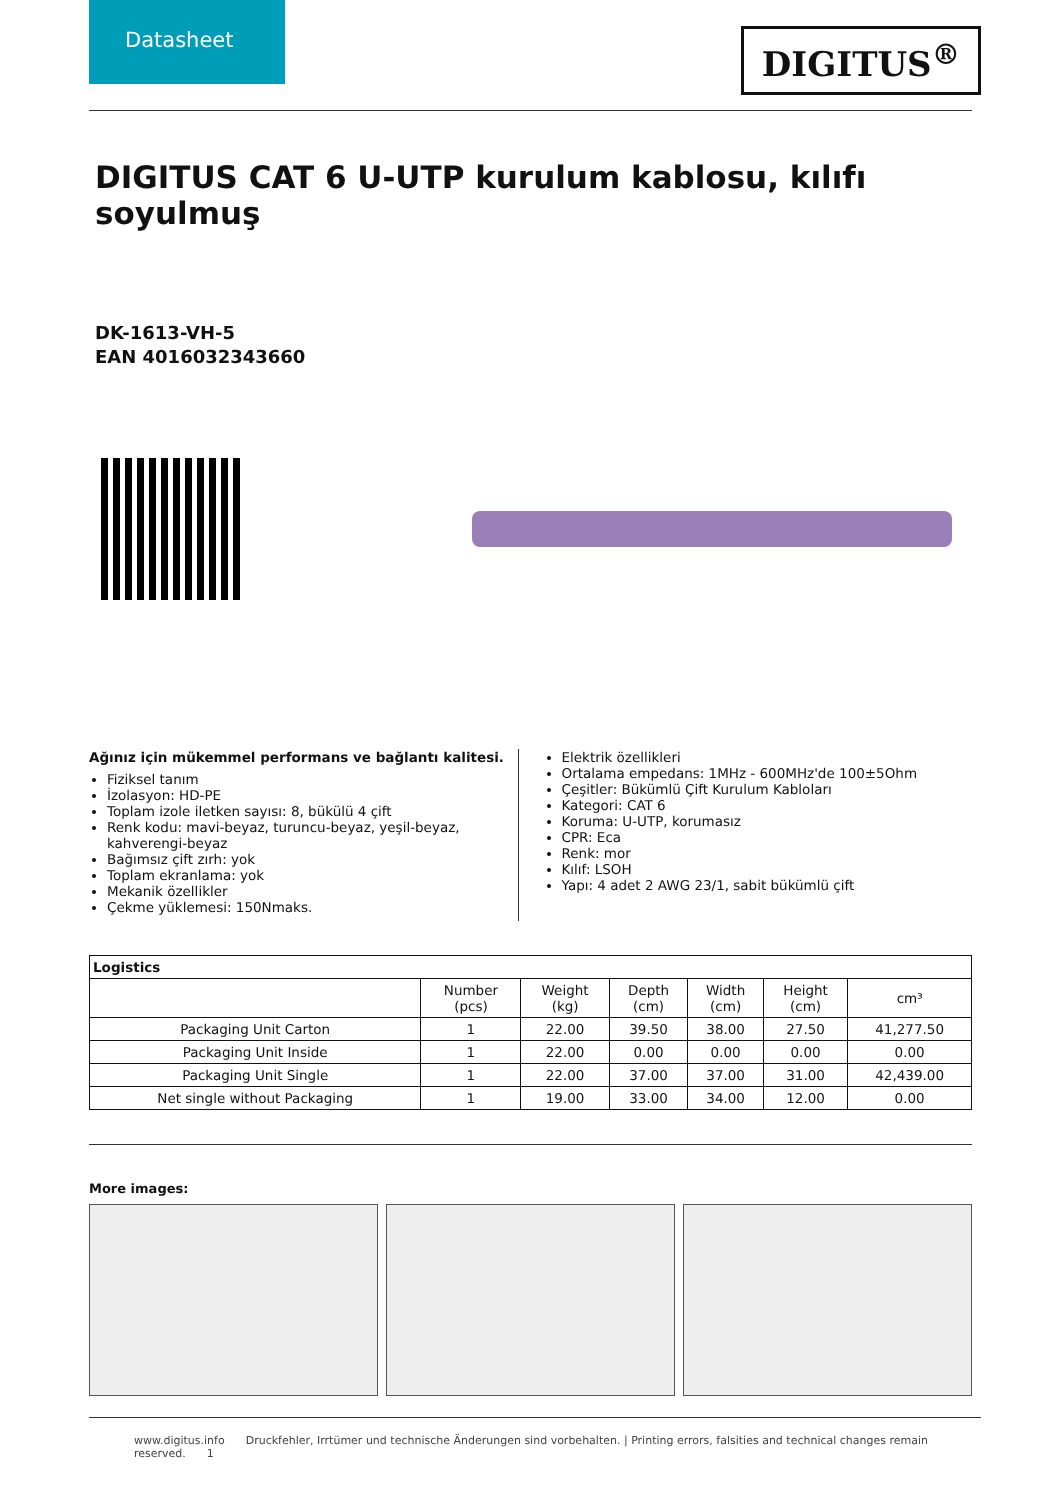Datasheet
DIGITUS<sup>®</sup>
DIGITUS CAT 6 U-UTP kurulum kablosu, kılıfı soyulmuş
DK-1613-VH-5
EAN 4016032343660
Ağınız için mükemmel performans ve bağlantı kalitesi.
Fiziksel tanım
İzolasyon: HD-PE
Toplam izole iletken sayısı: 8, bükülü 4 çift
Renk kodu: mavi-beyaz, turuncu-beyaz, yeşil-beyaz, kahverengi-beyaz
Bağımsız çift zırh: yok
Toplam ekranlama: yok
Mekanik özellikler
Çekme yüklemesi: 150Nmaks.
Elektrik özellikleri
Ortalama empedans: 1MHz - 600MHz'de 100±5Ohm
Çeşitler: Bükümlü Çift Kurulum Kabloları
Kategori: CAT 6
Koruma: U-UTP, korumasız
CPR: Eca
Renk: mor
Kılıf: LSOH
Yapı: 4 adet 2 AWG 23/1, sabit bükümlü çift
| Logistics | | | | | | |
| --- | --- | --- | --- | --- | --- | --- |
| | Number (pcs) | Weight (kg) | Depth (cm) | Width (cm) | Height (cm) | cm³ |
| Packaging Unit Carton | 1 | 22.00 | 39.50 | 38.00 | 27.50 | 41,277.50 |
| Packaging Unit Inside | 1 | 22.00 | 0.00 | 0.00 | 0.00 | 0.00 |
| Packaging Unit Single | 1 | 22.00 | 37.00 | 37.00 | 31.00 | 42,439.00 |
| Net single without Packaging | 1 | 19.00 | 33.00 | 34.00 | 12.00 | 0.00 |
More images:
www.digitus.info Druckfehler, Irrtümer und technische Änderungen sind vorbehalten. | Printing errors, falsities and technical changes remain reserved. 1